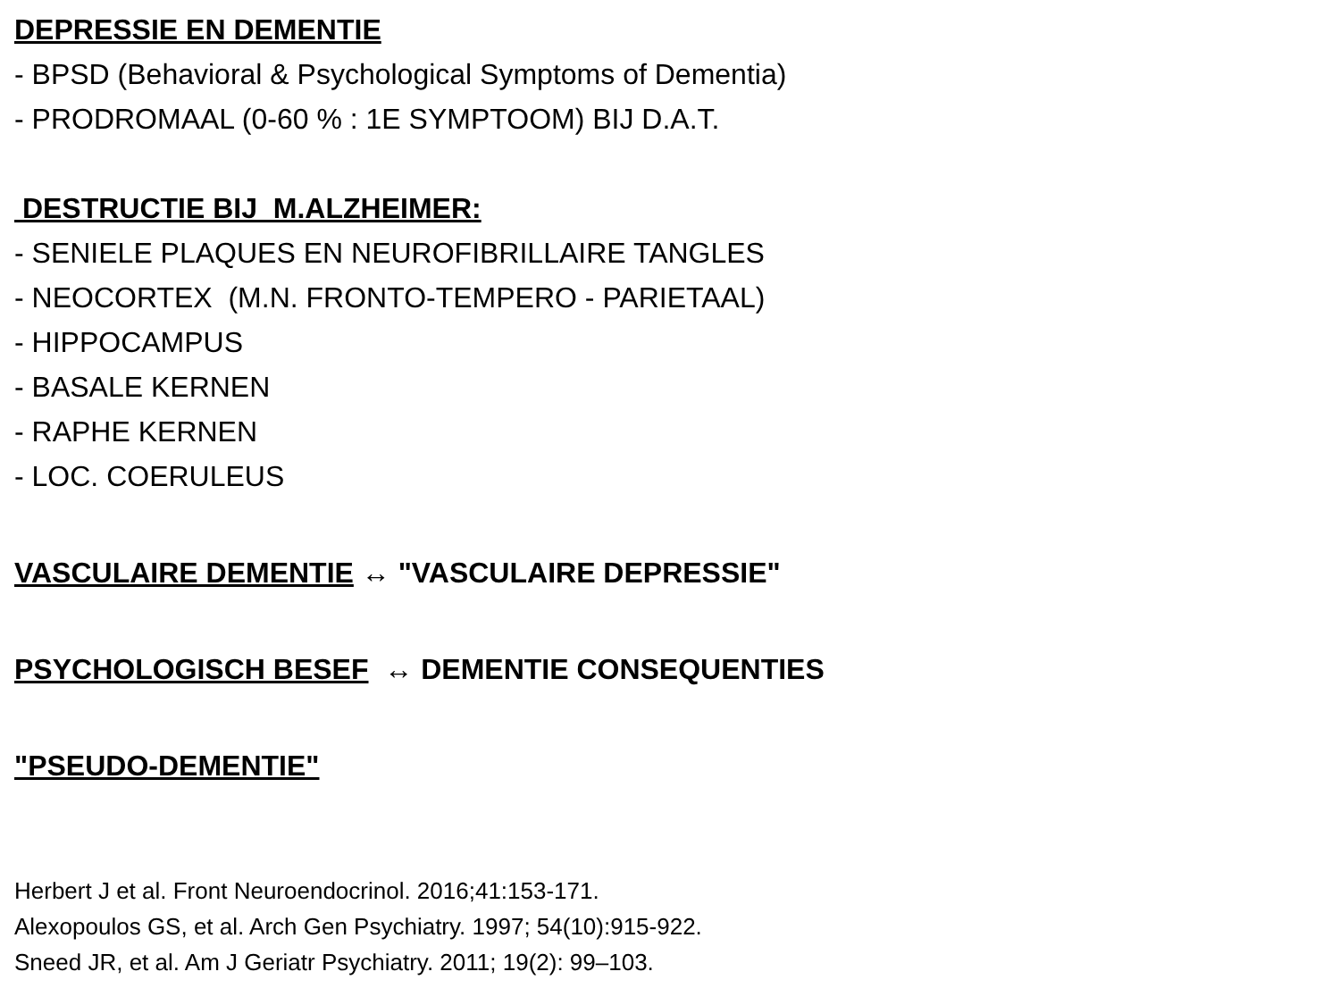DEPRESSIE EN DEMENTIE
- BPSD (Behavioral & Psychological Symptoms of Dementia)
- PRODROMAAL (0-60 % : 1E SYMPTOOM) BIJ D.A.T.
DESTRUCTIE BIJ M.ALZHEIMER:
- SENIELE PLAQUES EN NEUROFIBRILLAIRE TANGLES
- NEOCORTEX (M.N. FRONTO-TEMPERO - PARIETAAL)
- HIPPOCAMPUS
- BASALE KERNEN
- RAPHE KERNEN
- LOC. COERULEUS
VASCULAIRE DEMENTIE ↔ "VASCULAIRE DEPRESSIE"
PSYCHOLOGISCH BESEF ↔ DEMENTIE CONSEQUENTIES
"PSEUDO-DEMENTIE"
Herbert J et al. Front Neuroendocrinol. 2016;41:153-171.
Alexopoulos GS, et al. Arch Gen Psychiatry. 1997; 54(10):915-922.
Sneed JR, et al. Am J Geriatr Psychiatry. 2011; 19(2): 99–103.